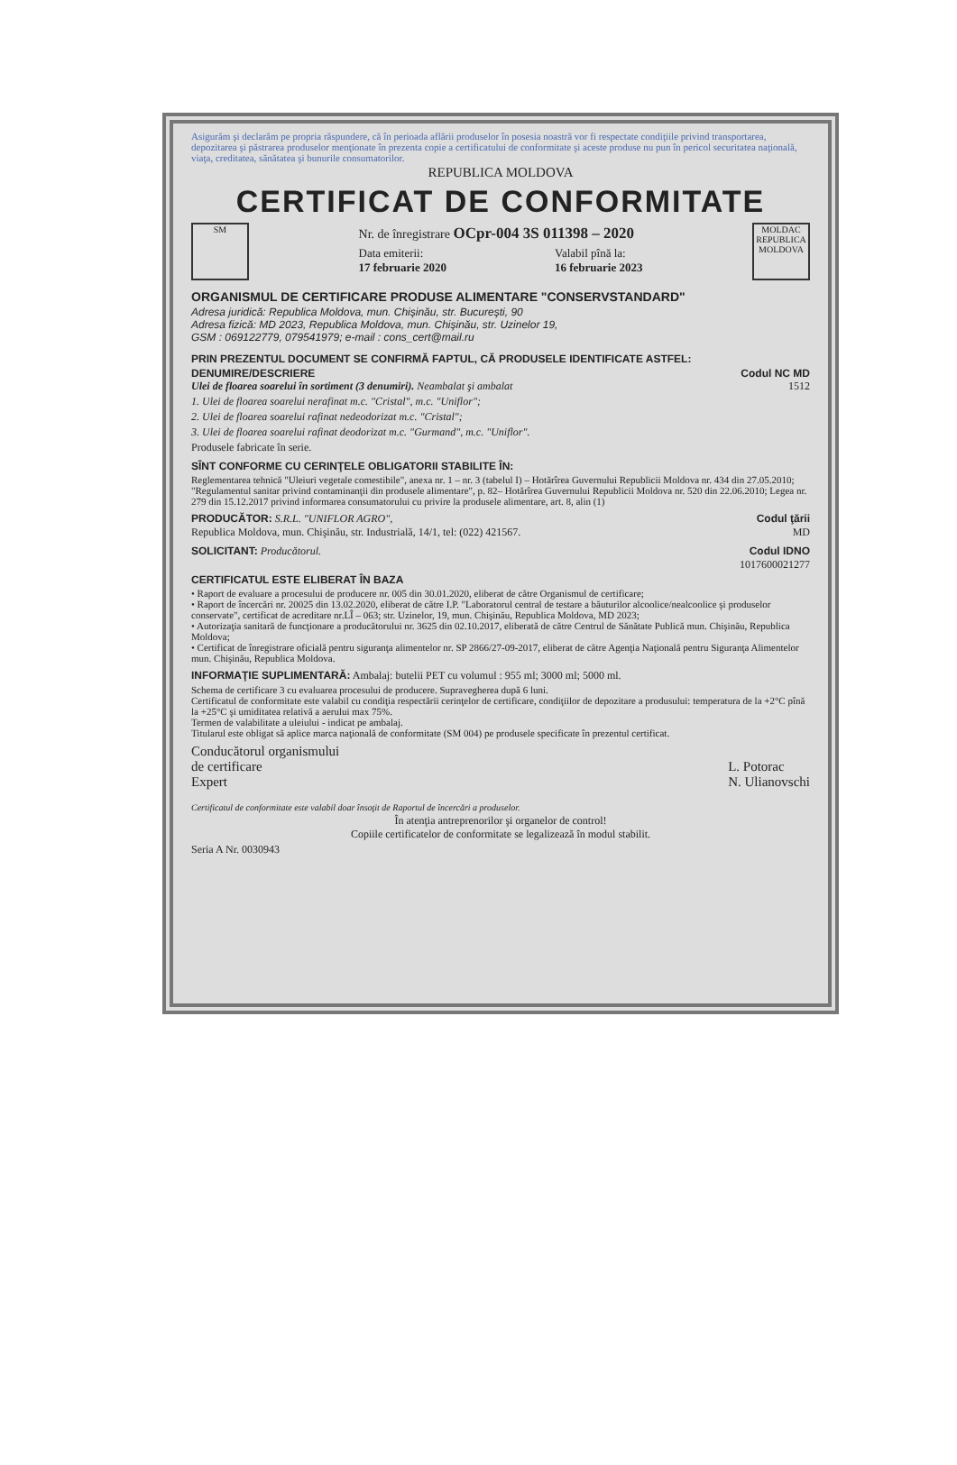Asigurăm şi declarăm pe propria răspundere, că în perioada aflării produselor în posesia noastră vor fi respectate condiţiile privind transportarea, depozitarea şi păstrarea produselor menţionate în prezenta copie a certificatului de conformitate şi aceste produse nu pun în pericol securitatea naţională, viaţa, creditatea, sănătatea şi bunurile consumatorilor.
REPUBLICA MOLDOVA
CERTIFICAT DE CONFORMITATE
SM
Nr. de înregistrare OCpr-004 3S 011398 – 2020
Data emiterii:
17 februarie 2020
Valabil pînă la:
16 februarie 2023
MOLDAC
REPUBLICA MOLDOVA
ORGANISMUL DE CERTIFICARE PRODUSE ALIMENTARE "CONSERVSTANDARD"
Adresa juridică: Republica Moldova, mun. Chişinău, str. Bucureşti, 90
Adresa fizică: MD 2023, Republica Moldova, mun. Chişinău, str. Uzinelor 19,
GSM : 069122779, 079541979; e-mail : cons_cert@mail.ru
PRIN PREZENTUL DOCUMENT SE CONFIRMĂ FAPTUL, CĂ PRODUSELE IDENTIFICATE ASTFEL:
DENUMIRE/DESCRIERE Codul NC MD
Ulei de floarea soarelui în sortiment (3 denumiri). Neambalat şi ambalat 1512
1. Ulei de floarea soarelui nerafinat m.c. "Cristal", m.c. "Uniflor";
2. Ulei de floarea soarelui rafinat nedeodorizat m.c. "Cristal";
3. Ulei de floarea soarelui rafinat deodorizat m.c. "Gurmand", m.c. "Uniflor".
Produsele fabricate în serie.
SÎNT CONFORME CU CERINŢELE OBLIGATORII STABILITE ÎN:
Reglementarea tehnică "Uleiuri vegetale comestibile", anexa nr. 1 – nr. 3 (tabelul I) – Hotărîrea Guvernului Republicii Moldova nr. 434 din 27.05.2010; "Regulamentul sanitar privind contaminanţii din produsele alimentare", p. 82– Hotărîrea Guvernului Republicii Moldova nr. 520 din 22.06.2010; Legea nr. 279 din 15.12.2017 privind informarea consumatorului cu privire la produsele alimentare, art. 8, alin (1)
PRODUCĂTOR: S.R.L. "UNIFLOR AGRO", Codul ţării
Republica Moldova, mun. Chişinău, str. Industrială, 14/1, tel: (022) 421567. MD
SOLICITANT: Producătorul. Codul IDNO
1017600021277
CERTIFICATUL ESTE ELIBERAT ÎN BAZA
• Raport de evaluare a procesului de producere nr. 005 din 30.01.2020, eliberat de către Organismul de certificare;
• Raport de încercări nr. 20025 din 13.02.2020, eliberat de către I.P. "Laboratorul central de testare a băuturilor alcoolice/nealcoolice şi produselor conservate", certificat de acreditare nr.LÎ – 063; str. Uzinelor, 19, mun. Chişinău, Republica Moldova, MD 2023;
• Autorizaţia sanitară de funcţionare a producătorului nr. 3625 din 02.10.2017, eliberată de către Centrul de Sănătate Publică mun. Chişinău, Republica Moldova;
• Certificat de înregistrare oficială pentru siguranţa alimentelor nr. SP 2866/27-09-2017, eliberat de către Agenţia Naţională pentru Siguranţa Alimentelor mun. Chişinău, Republica Moldova.
INFORMAŢIE SUPLIMENTARĂ: Ambalaj: butelii PET cu volumul : 955 ml; 3000 ml; 5000 ml.
Schema de certificare 3 cu evaluarea procesului de producere. Supravegherea după 6 luni.
Certificatul de conformitate este valabil cu condiţia respectării cerinţelor de certificare, condiţiilor de depozitare a produsului: temperatura de la +2°C pînă la +25°C şi umiditatea relativă a aerului max 75%.
Termen de valabilitate a uleiului - indicat pe ambalaj.
Titularul este obligat să aplice marca naţională de conformitate (SM 004) pe produsele specificate în prezentul certificat.
Conducătorul organismului
de certificare
Expert
L. Potorac
N. Ulianovschi
Certificatul de conformitate este valabil doar însoţit de Raportul de încercări a produselor.
În atenţia antreprenorilor şi organelor de control!
Copiile certificatelor de conformitate se legalizează în modul stabilit.
Seria A Nr. 0030943